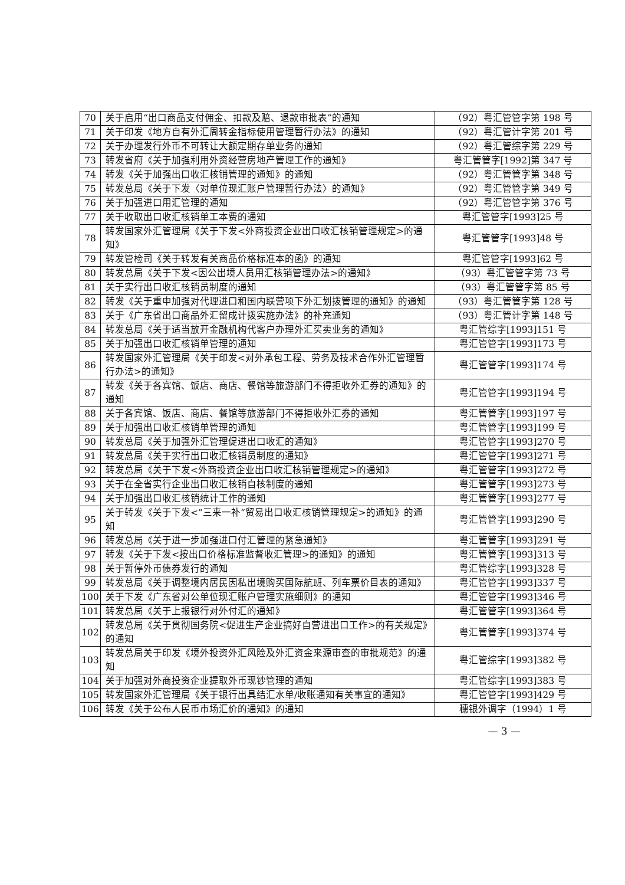| 70 | 关于启用“出口商品支付佣金、扣款及赔、退款审批表”的通知 | （92）粤汇管管字第 198 号 |
| 71 | 关于印发《地方自有外汇周转金指标使用管理暂行办法》的通知 | （92）粤汇管计字第 201 号 |
| 72 | 关于办理发行外币不可转让大额定期存单业务的通知 | （92）粤汇管综字第 229 号 |
| 73 | 转发省府《关于加强利用外资经营房地产管理工作的通知》 | 粤汇管管字[1992]第 347 号 |
| 74 | 转发《关于加强出口收汇核销管理的通知》的通知 | （92）粤汇管管字第 348 号 |
| 75 | 转发总局《关于下发〈对单位现汇账户管理暂行办法〉的通知》 | （92）粤汇管管字第 349 号 |
| 76 | 关于加强进口用汇管理的通知 | （92）粤汇管管字第 376 号 |
| 77 | 关于收取出口收汇核销单工本费的通知 | 粤汇管管字[1993]25 号 |
| 78 | 转发国家外汇管理局《关于下发<外商投资企业出口收汇核销管理规定>的通知》 | 粤汇管管字[1993]48 号 |
| 79 | 转发管检司《关于转发有关商品价格标准本的函》的通知 | 粤汇管管字[1993]62 号 |
| 80 | 转发总局《关于下发<因公出境人员用汇核销管理办法>的通知》 | （93）粤汇管管字第 73 号 |
| 81 | 关于实行出口收汇核销员制度的通知 | （93）粤汇管管字第 85 号 |
| 82 | 转发《关于重申加强对代理进口和国内联营项下外汇划拨管理的通知》的通知 | （93）粤汇管管字第 128 号 |
| 83 | 关于《广东省出口商品外汇留成计拨实施办法》的补充通知 | （93）粤汇管计字第 148 号 |
| 84 | 转发总局《关于适当放开金融机构代客户办理外汇买卖业务的通知》 | 粤汇管综字[1993]151 号 |
| 85 | 关于加强出口收汇核销单管理的通知 | 粤汇管管字[1993]173 号 |
| 86 | 转发国家外汇管理局《关于印发<对外承包工程、劳务及技术合作外汇管理暂行办法>的通知》 | 粤汇管管字[1993]174 号 |
| 87 | 转发《关于各宾馆、饭店、商店、餐馆等旅游部门不得拒收外汇券的通知》的通知 | 粤汇管管字[1993]194 号 |
| 88 | 关于各宾馆、饭店、商店、餐馆等旅游部门不得拒收外汇券的通知 | 粤汇管管字[1993]197 号 |
| 89 | 关于加强出口收汇核销单管理的通知 | 粤汇管管字[1993]199 号 |
| 90 | 转发总局《关于加强外汇管理促进出口收汇的通知》 | 粤汇管管字[1993]270 号 |
| 91 | 转发总局《关于实行出口收汇核销员制度的通知》 | 粤汇管管字[1993]271 号 |
| 92 | 转发总局《关于下发<外商投资企业出口收汇核销管理规定>的通知》 | 粤汇管管字[1993]272 号 |
| 93 | 关于在全省实行企业出口收汇核销自核制度的通知 | 粤汇管管字[1993]273 号 |
| 94 | 关于加强出口收汇核销统计工作的通知 | 粤汇管管字[1993]277 号 |
| 95 | 关于转发《关于下发<”三来一补“贸易出口收汇核销管理规定>的通知》的通知 | 粤汇管管字[1993]290 号 |
| 96 | 转发总局《关于进一步加强进口付汇管理的紧急通知》 | 粤汇管管字[1993]291 号 |
| 97 | 转发《关于下发<按出口价格标准监督收汇管理>的通知》的通知 | 粤汇管管字[1993]313 号 |
| 98 | 关于暂停外币债券发行的通知 | 粤汇管综字[1993]328 号 |
| 99 | 转发总局《关于调整境内居民因私出境购买国际航班、列车票价目表的通知》 | 粤汇管管字[1993]337 号 |
| 100 | 关于下发《广东省对公单位现汇账户管理实施细则》的通知 | 粤汇管管字[1993]346 号 |
| 101 | 转发总局《关于上报银行对外付汇的通知》 | 粤汇管管字[1993]364 号 |
| 102 | 转发总局《关于贯彻国务院<促进生产企业搞好自营进出口工作>的有关规定》的通知 | 粤汇管管字[1993]374 号 |
| 103 | 转发总局关于印发《境外投资外汇风险及外汇资金来源审查的审批规范》的通知 | 粤汇管综字[1993]382 号 |
| 104 | 关于加强对外商投资企业提取外币现钞管理的通知 | 粤汇管综字[1993]383 号 |
| 105 | 转发国家外汇管理局《关于银行出具结汇水单/收账通知有关事宜的通知》 | 粤汇管管字[1993]429 号 |
| 106 | 转发《关于公布人民币市场汇价的通知》的通知 | 穗银外调字（1994）1 号 |
— 3 —